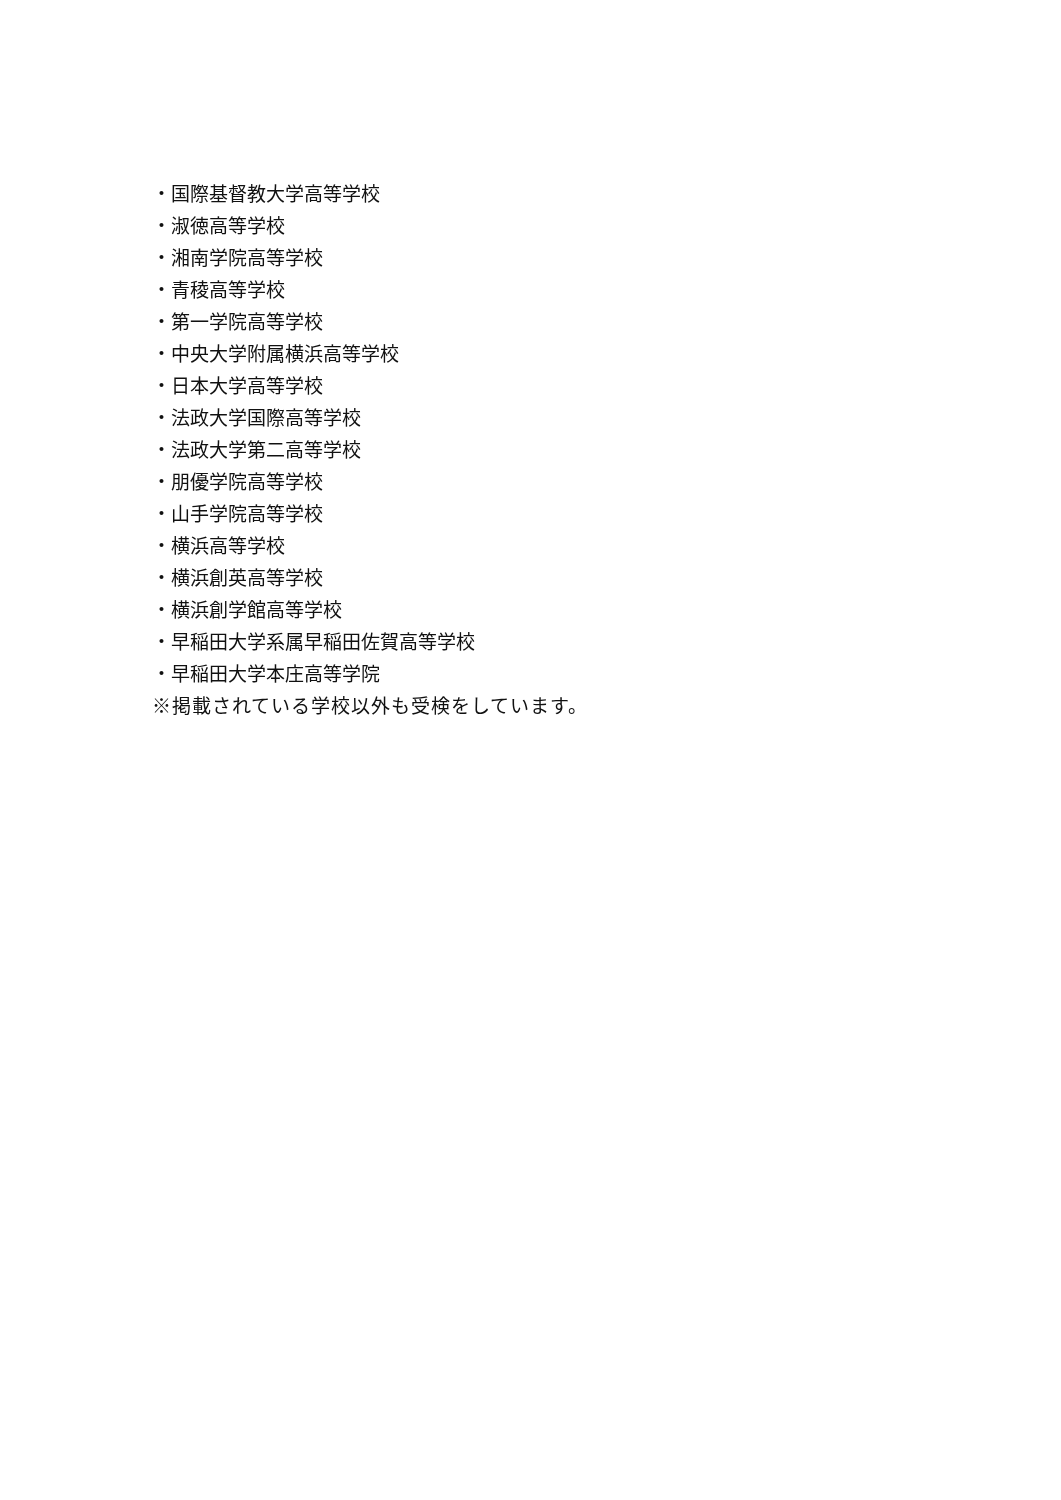・国際基督教大学高等学校
・淑徳高等学校
・湘南学院高等学校
・青稜高等学校
・第一学院高等学校
・中央大学附属横浜高等学校
・日本大学高等学校
・法政大学国際高等学校
・法政大学第二高等学校
・朋優学院高等学校
・山手学院高等学校
・横浜高等学校
・横浜創英高等学校
・横浜創学館高等学校
・早稲田大学系属早稲田佐賀高等学校
・早稲田大学本庄高等学院
※掲載されている学校以外も受検をしています。